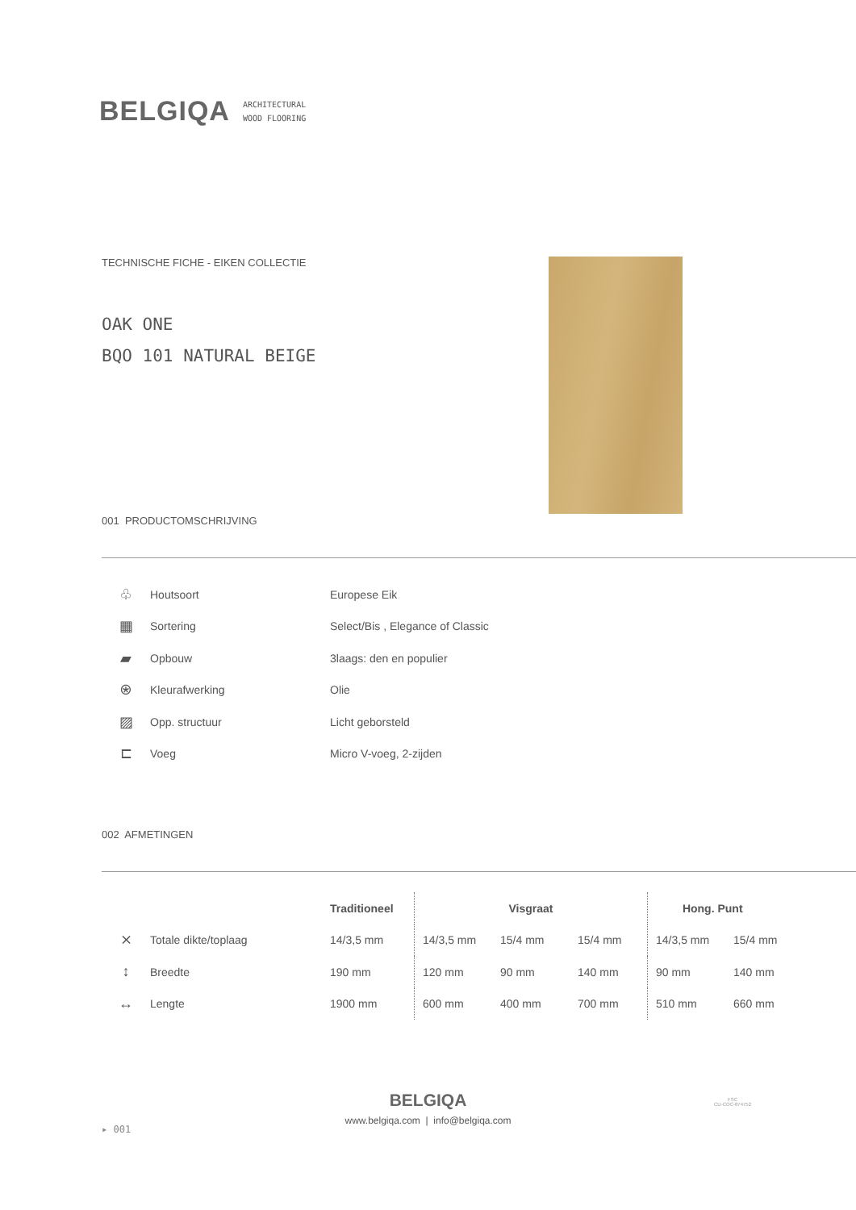BELGIQA
ARCHITECTURAL
WOOD FLOORING
TECHNISCHE FICHE - EIKEN COLLECTIE
OAK ONE
BQO 101 NATURAL BEIGE
001 PRODUCTOMSCHRIJVING
| ♧ | Houtsoort | Europese Eik |
| ▦ | Sortering | Select/Bis , Elegance of Classic |
| ▰ | Opbouw | 3laags: den en populier |
| ⍟ | Kleurafwerking | Olie |
| ▨ | Opp. structuur | Licht geborsteld |
| ⊏ | Voeg | Micro V-voeg, 2-zijden |
002 AFMETINGEN
| | | Traditioneel | Visgraat | | | Hong. Punt | |
| --- | --- | --- | --- | --- | --- | --- | --- |
| ⨯ | Totale dikte/toplaag | 14/3,5 mm | 14/3,5 mm | 15/4 mm | 15/4 mm | 14/3,5 mm | 15/4 mm |
| ↕ | Breedte | 190 mm | 120 mm | 90 mm | 140 mm | 90 mm | 140 mm |
| ↔ | Lengte | 1900 mm | 600 mm | 400 mm | 700 mm | 510 mm | 660 mm |
BELGIQA
www.belgiqa.com | info@belgiqa.com
▸ 001
FSC
CU-COC-874752